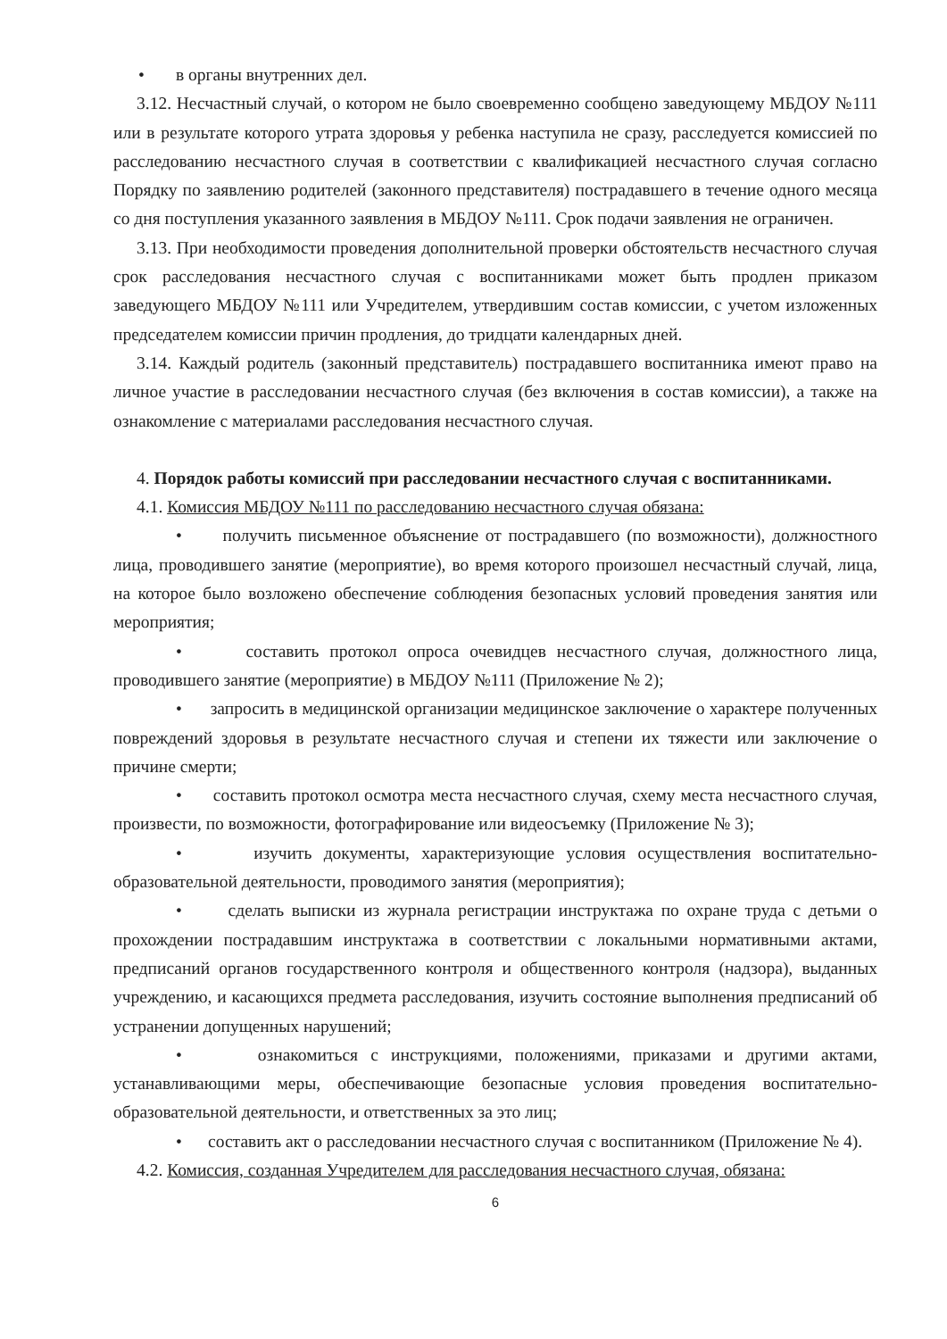• в органы внутренних дел.
3.12. Несчастный случай, о котором не было своевременно сообщено заведующему МБДОУ №111 или в результате которого утрата здоровья у ребенка наступила не сразу, расследуется комиссией по расследованию несчастного случая в соответствии с квалификацией несчастного случая согласно Порядку по заявлению родителей (законного представителя) пострадавшего в течение одного месяца со дня поступления указанного заявления в МБДОУ №111. Срок подачи заявления не ограничен.
3.13. При необходимости проведения дополнительной проверки обстоятельств несчастного случая срок расследования несчастного случая с воспитанниками может быть продлен приказом заведующего МБДОУ №111 или Учредителем, утвердившим состав комиссии, с учетом изложенных председателем комиссии причин продления, до тридцати календарных дней.
3.14. Каждый родитель (законный представитель) пострадавшего воспитанника имеют право на личное участие в расследовании несчастного случая (без включения в состав комиссии), а также на ознакомление с материалами расследования несчастного случая.
4. Порядок работы комиссий при расследовании несчастного случая с воспитанниками.
4.1. Комиссия МБДОУ №111 по расследованию несчастного случая обязана:
• получить письменное объяснение от пострадавшего (по возможности), должностного лица, проводившего занятие (мероприятие), во время которого произошел несчастный случай, лица, на которое было возложено обеспечение соблюдения безопасных условий проведения занятия или мероприятия;
• составить протокол опроса очевидцев несчастного случая, должностного лица, проводившего занятие (мероприятие) в МБДОУ №111 (Приложение № 2);
• запросить в медицинской организации медицинское заключение о характере полученных повреждений здоровья в результате несчастного случая и степени их тяжести или заключение о причине смерти;
• составить протокол осмотра места несчастного случая, схему места несчастного случая, произвести, по возможности, фотографирование или видеосъемку (Приложение № 3);
• изучить документы, характеризующие условия осуществления воспитательно-образовательной деятельности, проводимого занятия (мероприятия);
• сделать выписки из журнала регистрации инструктажа по охране труда с детьми о прохождении пострадавшим инструктажа в соответствии с локальными нормативными актами, предписаний органов государственного контроля и общественного контроля (надзора), выданных учреждению, и касающихся предмета расследования, изучить состояние выполнения предписаний об устранении допущенных нарушений;
• ознакомиться с инструкциями, положениями, приказами и другими актами, устанавливающими меры, обеспечивающие безопасные условия проведения воспитательно-образовательной деятельности, и ответственных за это лиц;
• составить акт о расследовании несчастного случая с воспитанником (Приложение № 4).
4.2. Комиссия, созданная Учредителем для расследования несчастного случая, обязана:
6